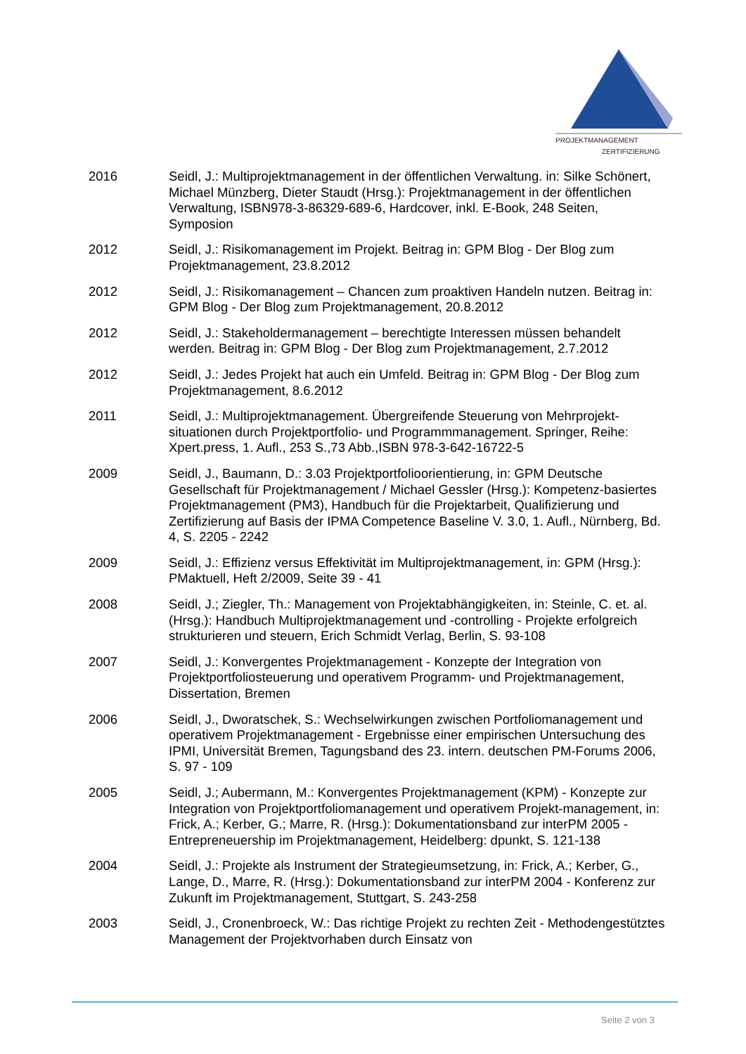PROJEKTMANAGEMENT
ZERTIFIZIERUNG
2016 Seidl, J.: Multiprojektmanagement in der öffentlichen Verwaltung. in: Silke Schönert, Michael Münzberg, Dieter Staudt (Hrsg.): Projektmanagement in der öffentlichen Verwaltung, ISBN978-3-86329-689-6, Hardcover, inkl. E-Book, 248 Seiten, Symposion
2012 Seidl, J.: Risikomanagement im Projekt. Beitrag in: GPM Blog - Der Blog zum Projektmanagement, 23.8.2012
2012 Seidl, J.: Risikomanagement – Chancen zum proaktiven Handeln nutzen. Beitrag in: GPM Blog - Der Blog zum Projektmanagement, 20.8.2012
2012 Seidl, J.: Stakeholdermanagement – berechtigte Interessen müssen behandelt werden. Beitrag in: GPM Blog - Der Blog zum Projektmanagement, 2.7.2012
2012 Seidl, J.: Jedes Projekt hat auch ein Umfeld. Beitrag in: GPM Blog - Der Blog zum Projektmanagement, 8.6.2012
2011 Seidl, J.: Multiprojektmanagement. Übergreifende Steuerung von Mehrprojekt-situationen durch Projektportfolio- und Programmmanagement. Springer, Reihe: Xpert.press, 1. Aufl., 253 S.,73 Abb.,ISBN 978-3-642-16722-5
2009 Seidl, J., Baumann, D.: 3.03 Projektportfolioorientierung, in: GPM Deutsche Gesellschaft für Projektmanagement / Michael Gessler (Hrsg.): Kompetenz-basiertes Projektmanagement (PM3), Handbuch für die Projektarbeit, Qualifizierung und Zertifizierung auf Basis der IPMA Competence Baseline V. 3.0, 1. Aufl., Nürnberg, Bd. 4, S. 2205 - 2242
2009 Seidl, J.: Effizienz versus Effektivität im Multiprojektmanagement, in: GPM (Hrsg.): PMaktuell, Heft 2/2009, Seite 39 - 41
2008 Seidl, J.; Ziegler, Th.: Management von Projektabhängigkeiten, in: Steinle, C. et. al. (Hrsg.): Handbuch Multiprojektmanagement und -controlling - Projekte erfolgreich strukturieren und steuern, Erich Schmidt Verlag, Berlin, S. 93-108
2007 Seidl, J.: Konvergentes Projektmanagement - Konzepte der Integration von Projektportfoliosteuerung und operativem Programm- und Projektmanagement, Dissertation, Bremen
2006 Seidl, J., Dworatschek, S.: Wechselwirkungen zwischen Portfoliomanagement und operativem Projektmanagement - Ergebnisse einer empirischen Untersuchung des IPMI, Universität Bremen, Tagungsband des 23. intern. deutschen PM-Forums 2006, S. 97 - 109
2005 Seidl, J.; Aubermann, M.: Konvergentes Projektmanagement (KPM) - Konzepte zur Integration von Projektportfoliomanagement und operativem Projekt-management, in: Frick, A.; Kerber, G.; Marre, R. (Hrsg.): Dokumentationsband zur interPM 2005 - Entrepreneuership im Projektmanagement, Heidelberg: dpunkt, S. 121-138
2004 Seidl, J.: Projekte als Instrument der Strategieumsetzung, in: Frick, A.; Kerber, G., Lange, D., Marre, R. (Hrsg.): Dokumentationsband zur interPM 2004 - Konferenz zur Zukunft im Projektmanagement, Stuttgart, S. 243-258
2003 Seidl, J., Cronenbroeck, W.: Das richtige Projekt zu rechten Zeit - Methodengestütztes Management der Projektvorhaben durch Einsatz von
Seite 2 von 3